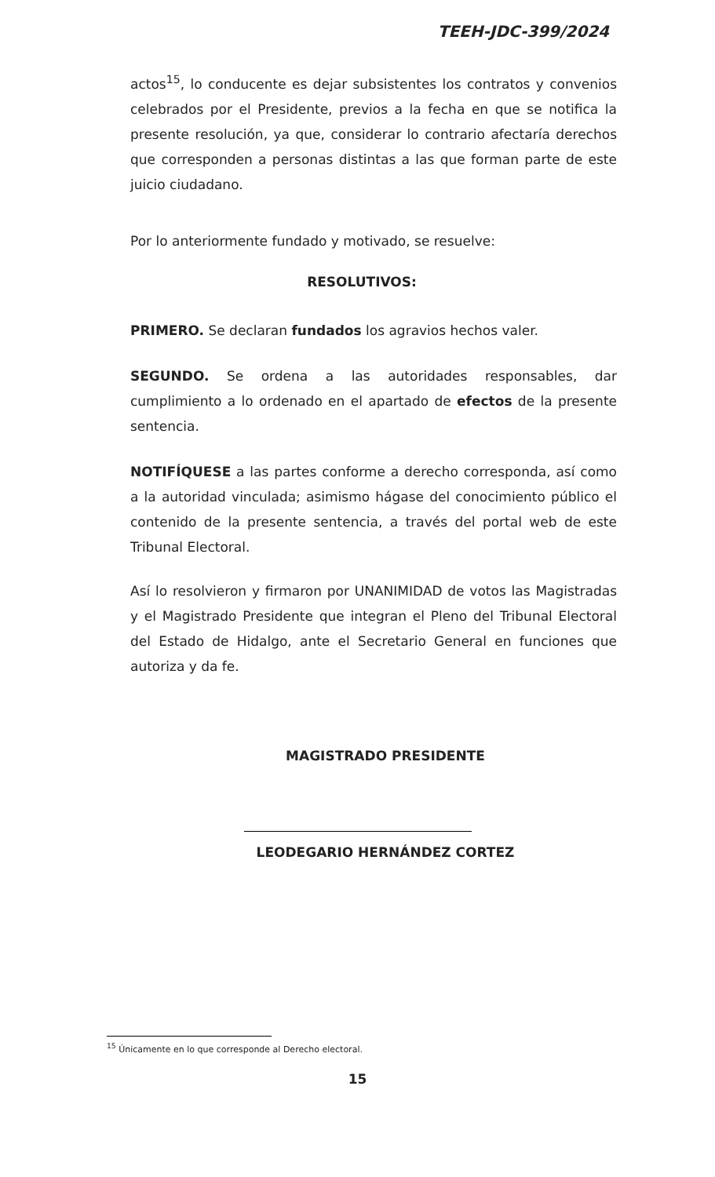TEEH-JDC-399/2024
actos<sup>15</sup>, lo conducente es dejar subsistentes los contratos y convenios celebrados por el Presidente, previos a la fecha en que se notifica la presente resolución, ya que, considerar lo contrario afectaría derechos que corresponden a personas distintas a las que forman parte de este juicio ciudadano.
Por lo anteriormente fundado y motivado, se resuelve:
RESOLUTIVOS:
PRIMERO. Se declaran fundados los agravios hechos valer.
SEGUNDO. Se ordena a las autoridades responsables, dar cumplimiento a lo ordenado en el apartado de efectos de la presente sentencia.
NOTIFÍQUESE a las partes conforme a derecho corresponda, así como a la autoridad vinculada; asimismo hágase del conocimiento público el contenido de la presente sentencia, a través del portal web de este Tribunal Electoral.
Así lo resolvieron y firmaron por UNANIMIDAD de votos las Magistradas y el Magistrado Presidente que integran el Pleno del Tribunal Electoral del Estado de Hidalgo, ante el Secretario General en funciones que autoriza y da fe.
MAGISTRADO PRESIDENTE
LEODEGARIO HERNÁNDEZ CORTEZ
<sup>15</sup> Únicamente en lo que corresponde al Derecho electoral.
15